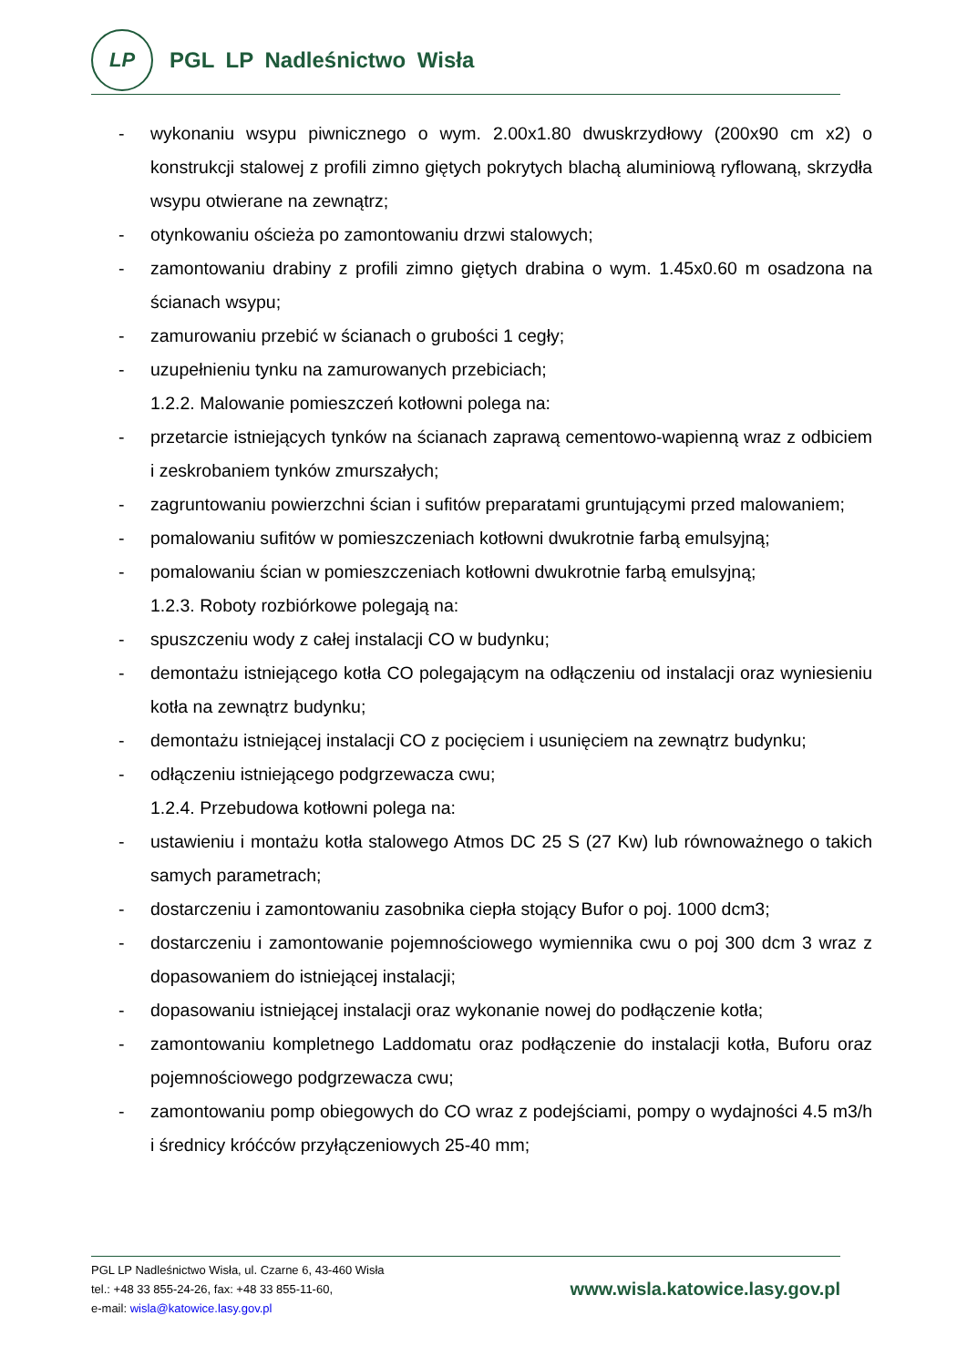LP
PGL LP Nadleśnictwo Wisła
- wykonaniu wsypu piwnicznego o wym. 2.00x1.80 dwuskrzydłowy (200x90 cm x2) o konstrukcji stalowej z profili zimno giętych pokrytych blachą aluminiową ryflowaną, skrzydła wsypu otwierane na zewnątrz;
- otynkowaniu ościeża po zamontowaniu drzwi stalowych;
- zamontowaniu drabiny z profili zimno giętych drabina o wym. 1.45x0.60 m osadzona na ścianach wsypu;
- zamurowaniu przebić w ścianach o grubości 1 cegły;
- uzupełnieniu tynku na zamurowanych przebiciach;
1.2.2. Malowanie pomieszczeń kotłowni polega na:
- przetarcie istniejących tynków na ścianach zaprawą cementowo-wapienną wraz z odbiciem i zeskrobaniem tynków zmurszałych;
- zagruntowaniu powierzchni ścian i sufitów preparatami gruntującymi przed malowaniem;
- pomalowaniu sufitów w pomieszczeniach kotłowni dwukrotnie farbą emulsyjną;
- pomalowaniu ścian w pomieszczeniach kotłowni dwukrotnie farbą emulsyjną;
1.2.3. Roboty rozbiórkowe polegają na:
- spuszczeniu wody z całej instalacji CO w budynku;
- demontażu istniejącego kotła CO polegającym na odłączeniu od instalacji oraz wyniesieniu kotła na zewnątrz budynku;
- demontażu istniejącej instalacji CO z pocięciem i usunięciem na zewnątrz budynku;
- odłączeniu istniejącego podgrzewacza cwu;
1.2.4. Przebudowa kotłowni polega na:
- ustawieniu i montażu kotła stalowego Atmos DC 25 S (27 Kw) lub równoważnego o takich samych parametrach;
- dostarczeniu i zamontowaniu zasobnika ciepła stojący Bufor o poj. 1000 dcm3;
- dostarczeniu i zamontowanie pojemnościowego wymiennika cwu o poj 300 dcm 3 wraz z dopasowaniem do istniejącej instalacji;
- dopasowaniu istniejącej instalacji oraz wykonanie nowej do podłączenie kotła;
- zamontowaniu kompletnego Laddomatu oraz podłączenie do instalacji kotła, Buforu oraz pojemnościowego podgrzewacza cwu;
- zamontowaniu pomp obiegowych do CO wraz z podejściami, pompy o wydajności 4.5 m3/h i średnicy króćców przyłączeniowych 25-40 mm;
PGL LP Nadleśnictwo Wisła, ul. Czarne 6, 43-460 Wisła
tel.: +48 33 855-24-26, fax: +48 33 855-11-60,
e-mail: wisla@katowice.lasy.gov.pl
www.wisla.katowice.lasy.gov.pl